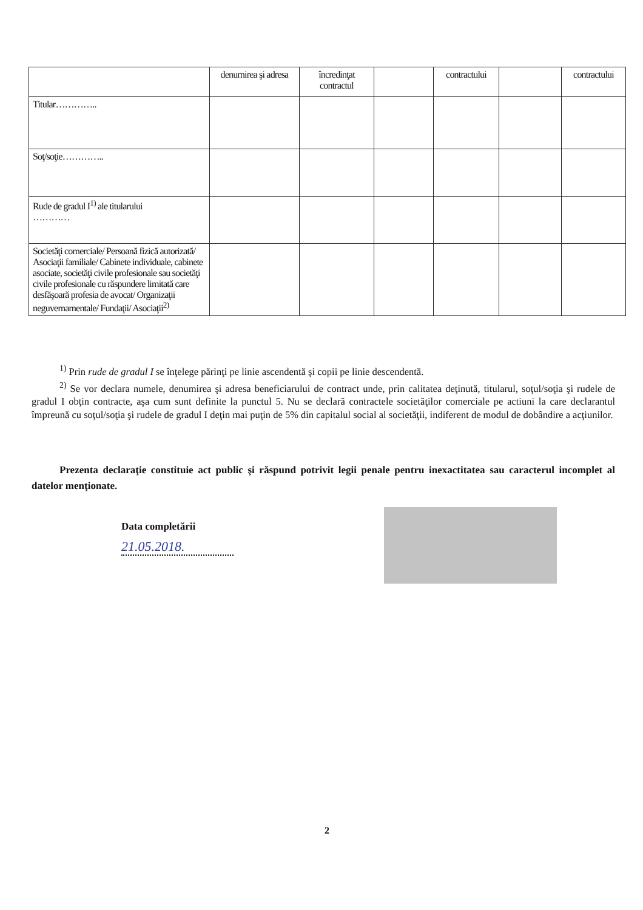| | denumirea şi adresa | încredinţat contractul | | contractului | | contractului |
| Titular………….. | | | | | | |
| Soţ/soţie………….. | | | | | | |
| Rude de gradul I<sup>1)</sup> ale titularului ………… | | | | | | |
| Societăţi comerciale/ Persoană fizică autorizată/ Asociaţii familiale/ Cabinete individuale, cabinete asociate, societăţi civile profesionale sau societăţi civile profesionale cu răspundere limitată care desfăşoară profesia de avocat/ Organizaţii neguvernamentale/ Fundaţii/ Asociaţii<sup>2)</sup> | | | | | | |
<sup>1)</sup> Prin rude de gradul I se înţelege părinţi pe linie ascendentă şi copii pe linie descendentă.
<sup>2)</sup> Se vor declara numele, denumirea şi adresa beneficiarului de contract unde, prin calitatea deţinută, titularul, soţul/soţia şi rudele de gradul I obţin contracte, aşa cum sunt definite la punctul 5. Nu se declară contractele societăţilor comerciale pe actiuni la care declarantul împreună cu soţul/soţia şi rudele de gradul I deţin mai puţin de 5% din capitalul social al societăţii, indiferent de modul de dobândire a acţiunilor.
Prezenta declaraţie constituie act public şi răspund potrivit legii penale pentru inexactitatea sau caracterul incomplet al datelor menţionate.
Data completării
21.05.2018.
2